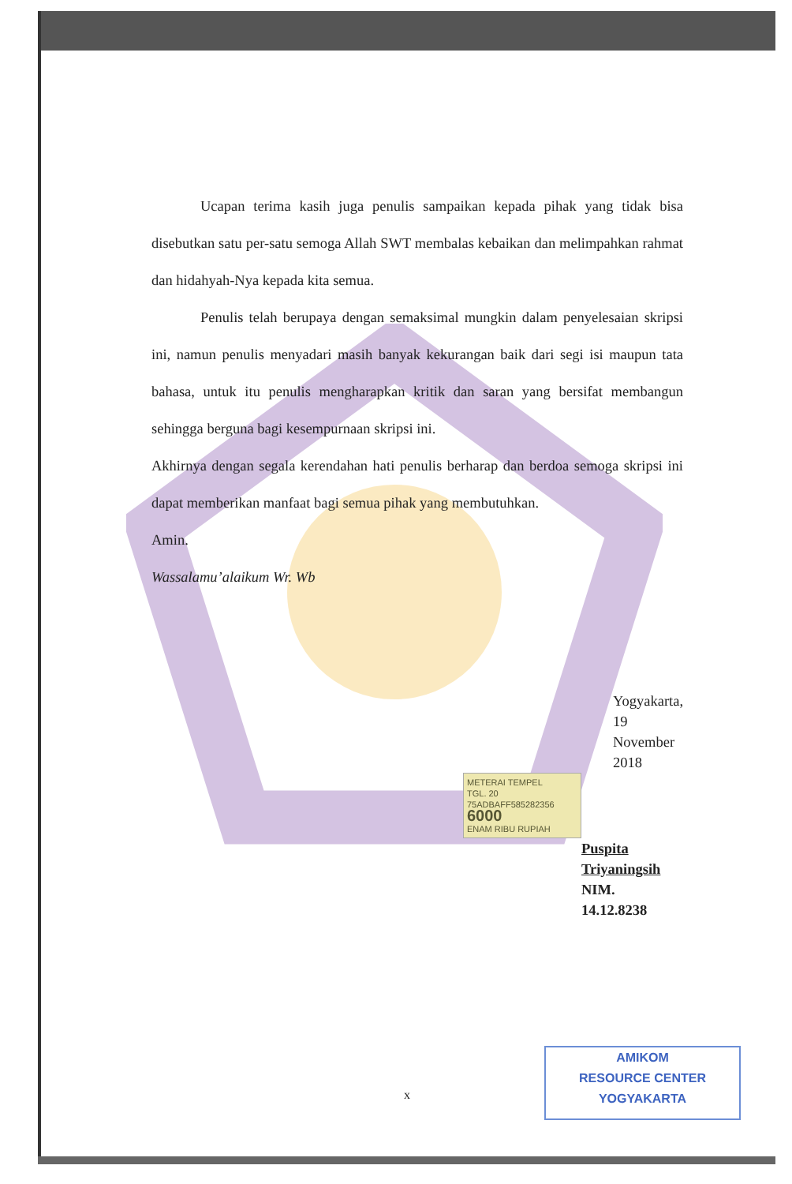Ucapan terima kasih juga penulis sampaikan kepada pihak yang tidak bisa disebutkan satu per-satu semoga Allah SWT membalas kebaikan dan melimpahkan rahmat dan hidahyah-Nya kepada kita semua.
Penulis telah berupaya dengan semaksimal mungkin dalam penyelesaian skripsi ini, namun penulis menyadari masih banyak kekurangan baik dari segi isi maupun tata bahasa, untuk itu penulis mengharapkan kritik dan saran yang bersifat membangun sehingga berguna bagi kesempurnaan skripsi ini.
Akhirnya dengan segala kerendahan hati penulis berharap dan berdoa semoga skripsi ini dapat memberikan manfaat bagi semua pihak yang membutuhkan.
Amin.
Wassalamu’alaikum Wr. Wb
Yogyakarta, 19 November 2018
METERAI TEMPEL
TGL. 20
75ADBAFF585282356
6000
ENAM RIBU RUPIAH
Puspita Triyaningsih
NIM. 14.12.8238
x
AMIKOM
RESOURCE CENTER
YOGYAKARTA